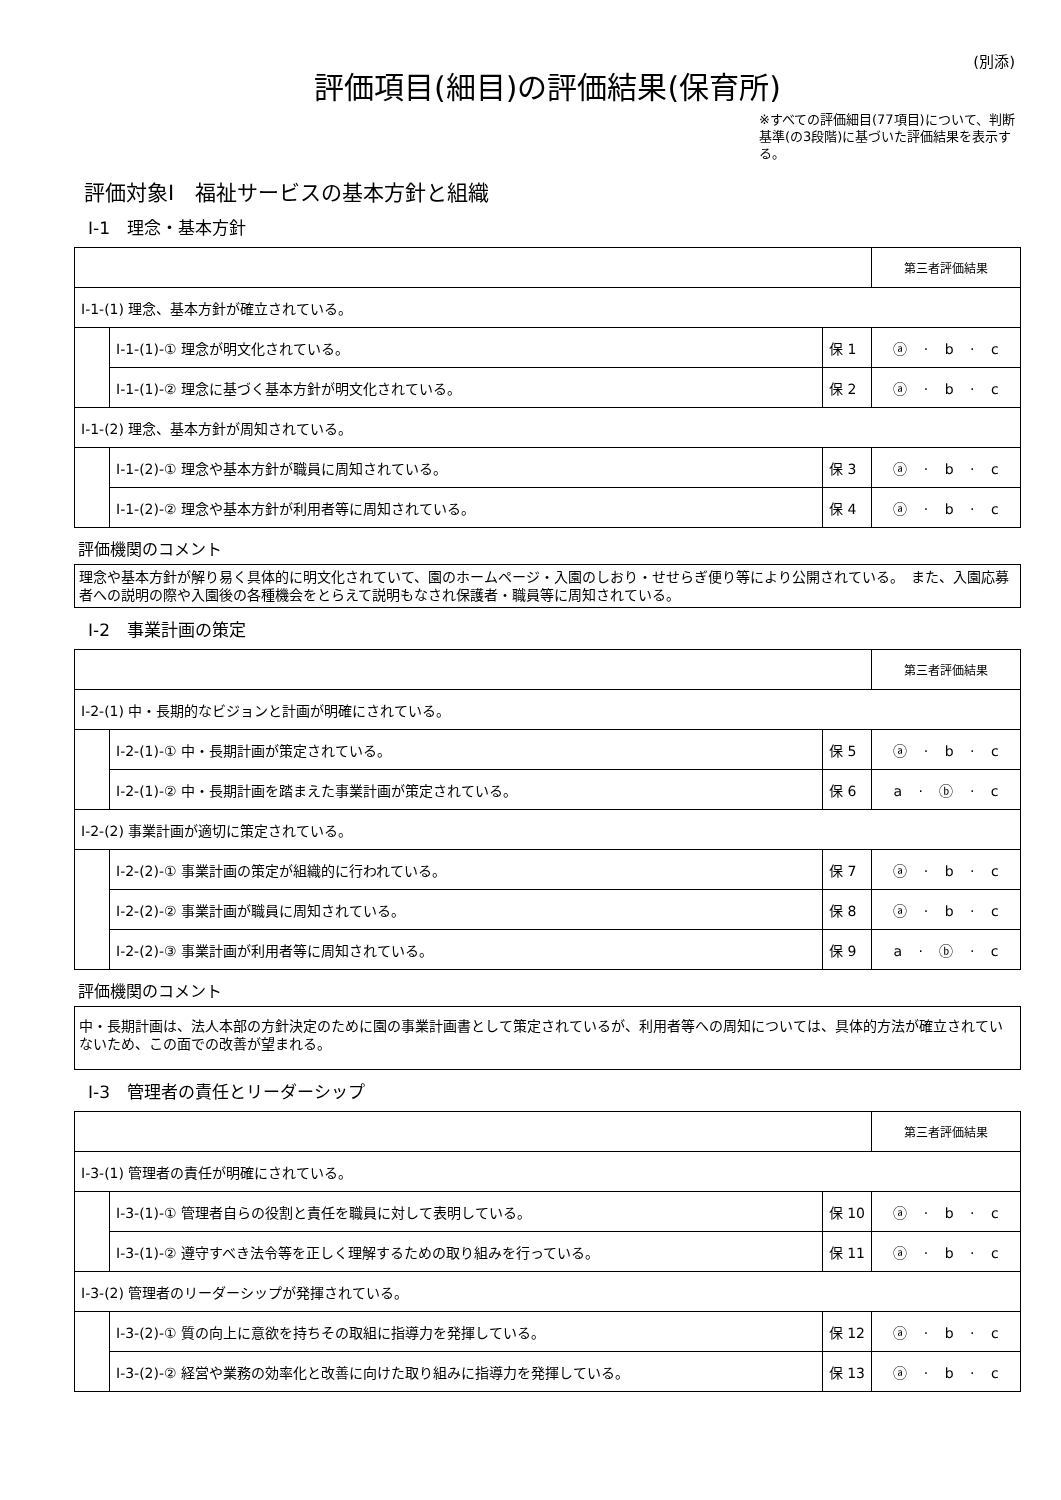(別添)
評価項目(細目)の評価結果(保育所)
※すべての評価細目(77項目)について、判断基準(の3段階)に基づいた評価結果を表示する。
評価対象Ⅰ　福祉サービスの基本方針と組織
Ⅰ-1　理念・基本方針
| | | | 第三者評価結果 |
| Ⅰ-1-(1) 理念、基本方針が確立されている。 | | | |
| | Ⅰ-1-(1)-① 理念が明文化されている。 | 保 1 | ⓐ · b · c |
| | Ⅰ-1-(1)-② 理念に基づく基本方針が明文化されている。 | 保 2 | ⓐ · b · c |
| Ⅰ-1-(2) 理念、基本方針が周知されている。 | | | |
| | Ⅰ-1-(2)-① 理念や基本方針が職員に周知されている。 | 保 3 | ⓐ · b · c |
| | Ⅰ-1-(2)-② 理念や基本方針が利用者等に周知されている。 | 保 4 | ⓐ · b · c |
評価機関のコメント
理念や基本方針が解り易く具体的に明文化されていて、園のホームページ・入園のしおり・せせらぎ便り等により公開されている。　また、入園応募者への説明の際や入園後の各種機会をとらえて説明もなされ保護者・職員等に周知されている。
Ⅰ-2　事業計画の策定
| | | | 第三者評価結果 |
| Ⅰ-2-(1) 中・長期的なビジョンと計画が明確にされている。 | | | |
| | Ⅰ-2-(1)-① 中・長期計画が策定されている。 | 保 5 | ⓐ · b · c |
| | Ⅰ-2-(1)-② 中・長期計画を踏まえた事業計画が策定されている。 | 保 6 | a · ⓑ · c |
| Ⅰ-2-(2) 事業計画が適切に策定されている。 | | | |
| | Ⅰ-2-(2)-① 事業計画の策定が組織的に行われている。 | 保 7 | ⓐ · b · c |
| | Ⅰ-2-(2)-② 事業計画が職員に周知されている。 | 保 8 | ⓐ · b · c |
| | Ⅰ-2-(2)-③ 事業計画が利用者等に周知されている。 | 保 9 | a · ⓑ · c |
評価機関のコメント
中・長期計画は、法人本部の方針決定のために園の事業計画書として策定されているが、利用者等への周知については、具体的方法が確立されていないため、この面での改善が望まれる。
Ⅰ-3　管理者の責任とリーダーシップ
| | | | 第三者評価結果 |
| Ⅰ-3-(1) 管理者の責任が明確にされている。 | | | |
| | Ⅰ-3-(1)-① 管理者自らの役割と責任を職員に対して表明している。 | 保 10 | ⓐ · b · c |
| | Ⅰ-3-(1)-② 遵守すべき法令等を正しく理解するための取り組みを行っている。 | 保 11 | ⓐ · b · c |
| Ⅰ-3-(2) 管理者のリーダーシップが発揮されている。 | | | |
| | Ⅰ-3-(2)-① 質の向上に意欲を持ちその取組に指導力を発揮している。 | 保 12 | ⓐ · b · c |
| | Ⅰ-3-(2)-② 経営や業務の効率化と改善に向けた取り組みに指導力を発揮している。 | 保 13 | ⓐ · b · c |